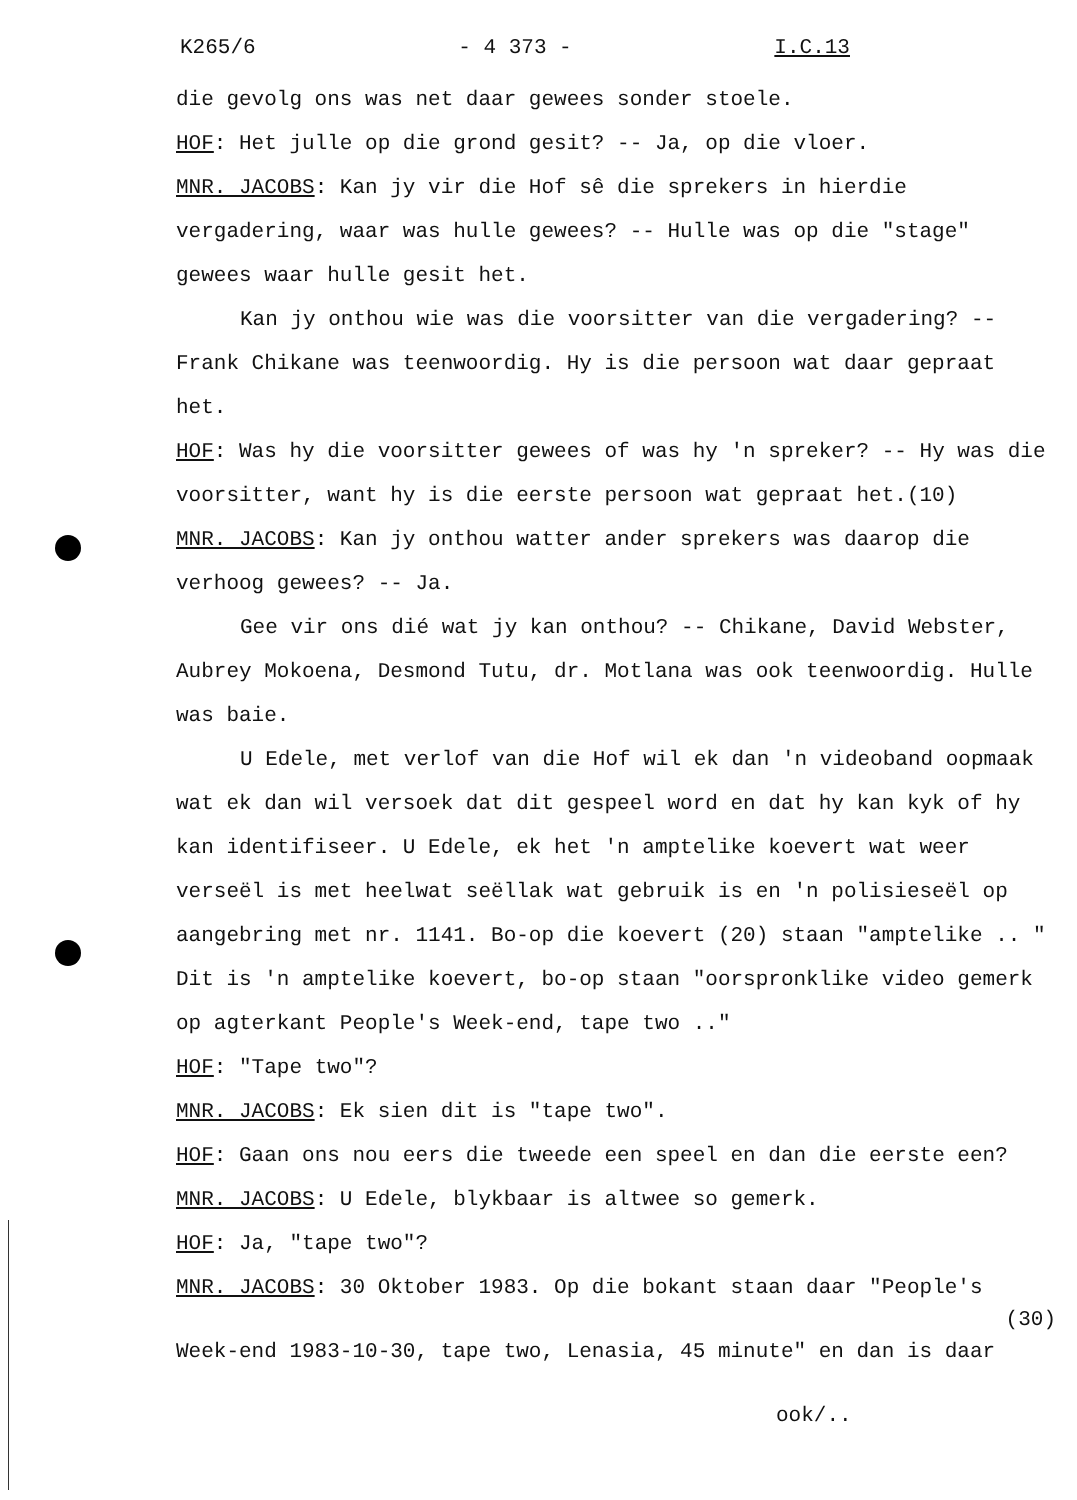K265/6 - 4 373 - I.C.13
die gevolg ons was net daar gewees sonder stoele.
HOF: Het julle op die grond gesit? -- Ja, op die vloer.
MNR. JACOBS: Kan jy vir die Hof sê die sprekers in hierdie vergadering, waar was hulle gewees? -- Hulle was op die "stage" gewees waar hulle gesit het.
Kan jy onthou wie was die voorsitter van die vergadering? -- Frank Chikane was teenwoordig. Hy is die persoon wat daar gepraat het.
HOF: Was hy die voorsitter gewees of was hy 'n spreker? -- Hy was die voorsitter, want hy is die eerste persoon wat gepraat het.(10)
MNR. JACOBS: Kan jy onthou watter ander sprekers was daarop die verhoog gewees? -- Ja.
Gee vir ons dié wat jy kan onthou? -- Chikane, David Webster, Aubrey Mokoena, Desmond Tutu, dr. Motlana was ook teenwoordig. Hulle was baie.
U Edele, met verlof van die Hof wil ek dan 'n videoband oopmaak wat ek dan wil versoek dat dit gespeel word en dat hy kan kyk of hy kan identifiseer. U Edele, ek het 'n amptelike koevert wat weer verseël is met heelwat seëllak wat gebruik is en 'n polisieseël op aangebring met nr. 1141. Bo-op die koevert (20) staan "amptelike .. " Dit is 'n amptelike koevert, bo-op staan "oorspronklike video gemerk op agterkant People's Week-end, tape two .."
HOF: "Tape two"?
MNR. JACOBS: Ek sien dit is "tape two".
HOF: Gaan ons nou eers die tweede een speel en dan die eerste een?
MNR. JACOBS: U Edele, blykbaar is altwee so gemerk.
HOF: Ja, "tape two"?
MNR. JACOBS: 30 Oktober 1983. Op die bokant staan daar "People's
(30)
Week-end 1983-10-30, tape two, Lenasia, 45 minute" en dan is daar
ook/..